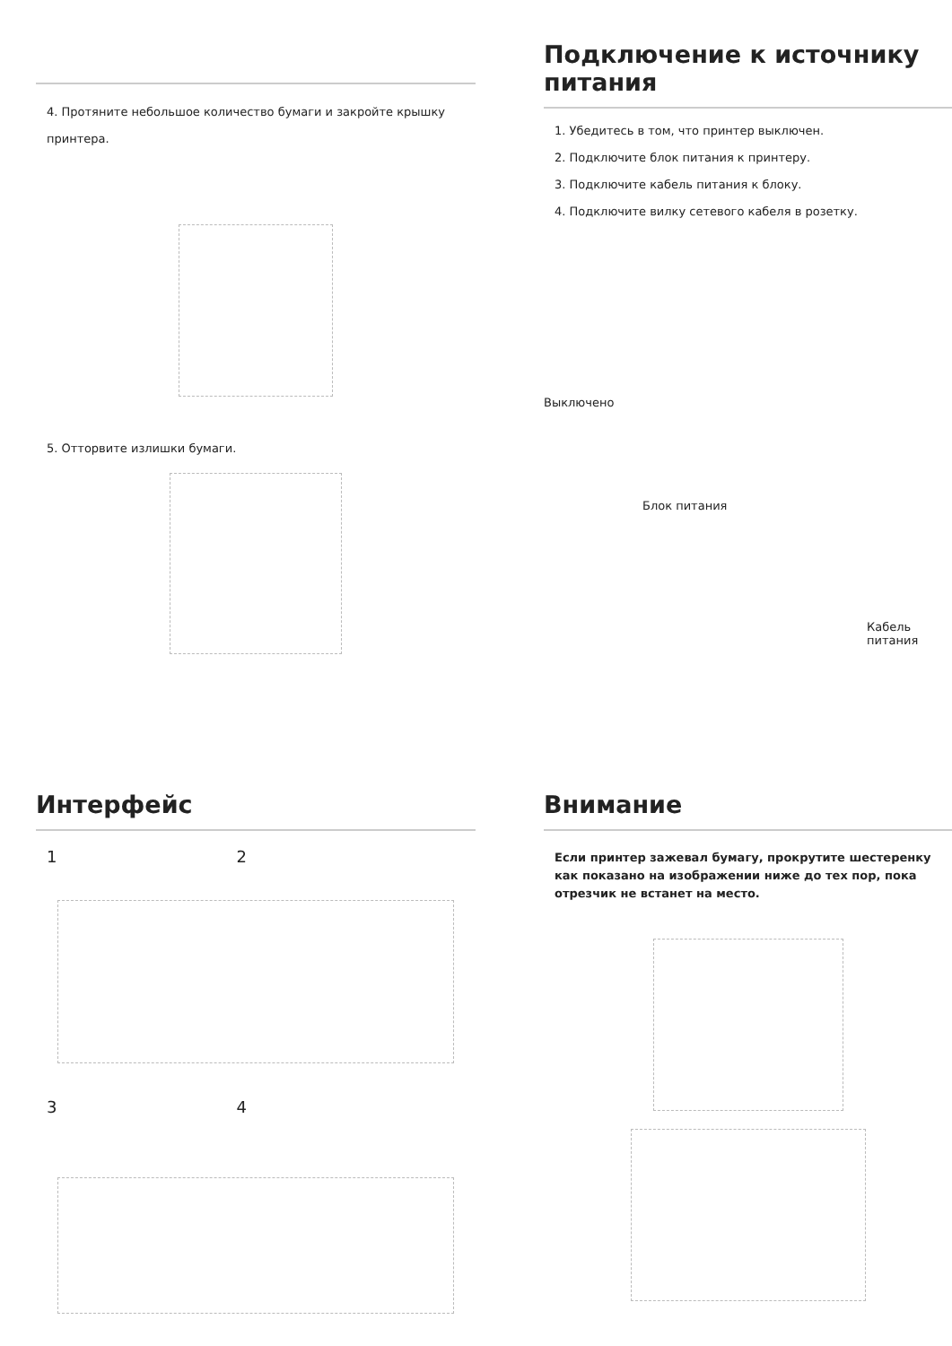4. Протяните небольшое количество бумаги и закройте крышку принтера.
5. Отторвите излишки бумаги.
Подключение к источнику питания
1. Убедитесь в том, что принтер выключен.
2. Подключите блок питания к принтеру.
3. Подключите кабель питания к блоку.
4. Подключите вилку сетевого кабеля в розетку.
Выключено
Блок питания
Кабель питания
Интерфейс
1 2
3 4
Внимание
Если принтер зажевал бумагу, прокрутите шестеренку как показано на изображении ниже до тех пор, пока отрезчик не встанет на место.